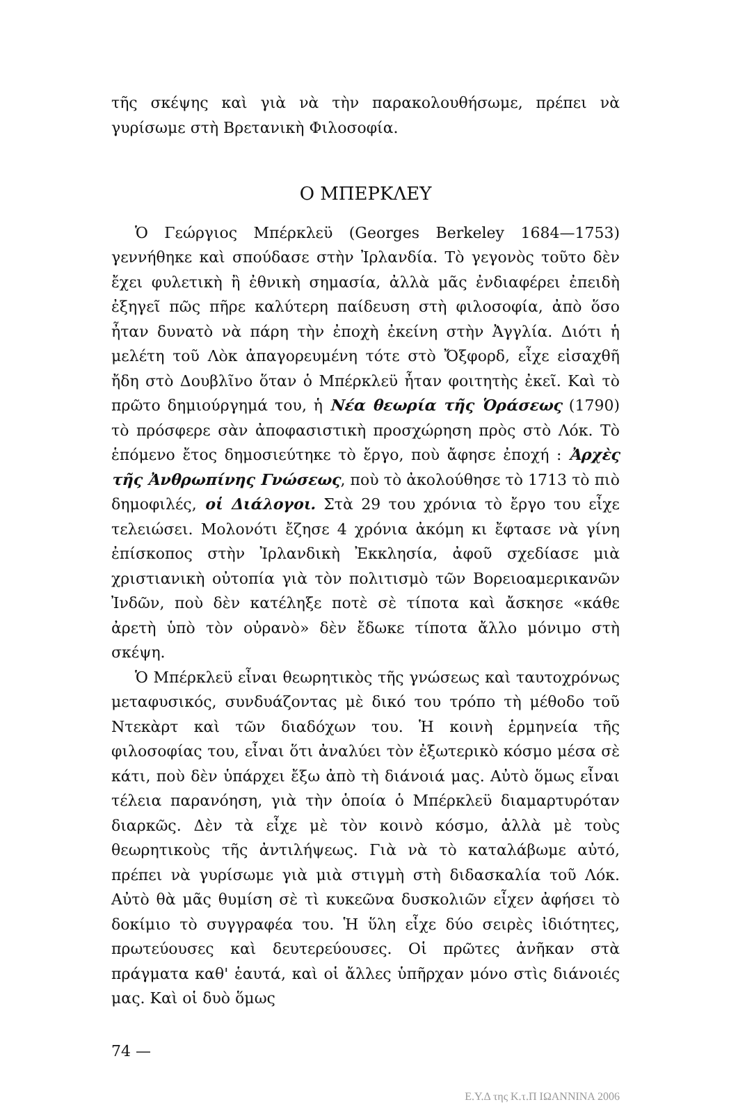τῆς σκέψης καὶ γιὰ νὰ τὴν παρακολουθήσωμε, πρέπει νὰ γυρίσωμε στὴ Βρετανικὴ Φιλοσοφία.
Ο ΜΠΕΡΚΛΕΥ
Ὁ Γεώργιος Μπέρκλεϋ (Georges Berkeley 1684—1753) γεννήθηκε καὶ σπούδασε στὴν Ἰρλανδία. Τὸ γεγονὸς τοῦτο δὲν ἔχει φυλετικὴ ἢ ἐθνικὴ σημασία, ἀλλὰ μᾶς ἐνδιαφέρει ἐπειδὴ ἐξηγεῖ πῶς πῆρε καλύτερη παίδευση στὴ φιλοσοφία, ἀπὸ ὅσο ἦταν δυνατὸ νὰ πάρη τὴν ἐποχὴ ἐκείνη στὴν Ἀγγλία. Διότι ἡ μελέτη τοῦ Λὸκ ἀπαγορευμένη τότε στὸ Ὄξφορδ, εἶχε εἰσαχθῆ ἤδη στὸ Δουβλῖνο ὅταν ὁ Μπέρκλεϋ ἦταν φοιτητὴς ἐκεῖ. Καὶ τὸ πρῶτο δημιούργημά του, ἡ Νέα θεωρία τῆς Ὁράσεως (1790) τὸ πρόσφερε σὰν ἀποφασιστικὴ προσχώρηση πρὸς στὸ Λόκ. Τὸ ἑπόμενο ἔτος δημοσιεύτηκε τὸ ἔργο, ποὺ ἄφησε ἐποχή : Ἀρχὲς τῆς Ἀνθρωπίνης Γνώσεως, ποὺ τὸ ἀκολούθησε τὸ 1713 τὸ πιὸ δημοφιλές, οἱ Διάλογοι. Στὰ 29 του χρόνια τὸ ἔργο του εἶχε τελειώσει. Μολονότι ἔζησε 4 χρόνια ἀκόμη κι ἔφτασε νὰ γίνη ἐπίσκοπος στὴν Ἰρλανδικὴ Ἐκκλησία, ἀφοῦ σχεδίασε μιὰ χριστιανικὴ οὐτοπία γιὰ τὸν πολιτισμὸ τῶν Βορειοαμερικανῶν Ἰνδῶν, ποὺ δὲν κατέληξε ποτὲ σὲ τίποτα καὶ ἄσκησε «κάθε ἀρετὴ ὑπὸ τὸν οὐρανὸ» δὲν ἔδωκε τίποτα ἄλλο μόνιμο στὴ σκέψη.
Ὁ Μπέρκλεϋ εἶναι θεωρητικὸς τῆς γνώσεως καὶ ταυτοχρόνως μεταφυσικός, συνδυάζοντας μὲ δικό του τρόπο τὴ μέθοδο τοῦ Ντεκὰρτ καὶ τῶν διαδόχων του. Ἡ κοινὴ ἑρμηνεία τῆς φιλοσοφίας του, εἶναι ὅτι ἀναλύει τὸν ἐξωτερικὸ κόσμο μέσα σὲ κάτι, ποὺ δὲν ὑπάρχει ἔξω ἀπὸ τὴ διάνοιά μας. Αὐτὸ ὅμως εἶναι τέλεια παρανόηση, γιὰ τὴν ὁποία ὁ Μπέρκλεϋ διαμαρτυρόταν διαρκῶς. Δὲν τὰ εἶχε μὲ τὸν κοινὸ κόσμο, ἀλλὰ μὲ τοὺς θεωρητικοὺς τῆς ἀντιλήψεως. Γιὰ νὰ τὸ καταλάβωμε αὐτό, πρέπει νὰ γυρίσωμε γιὰ μιὰ στιγμὴ στὴ διδασκαλία τοῦ Λόκ. Αὐτὸ θὰ μᾶς θυμίση σὲ τὶ κυκεῶνα δυσκολιῶν εἶχεν ἀφήσει τὸ δοκίμιο τὸ συγγραφέα του. Ἡ ὕλη εἶχε δύο σειρὲς ἰδιότητες, πρωτεύουσες καὶ δευτερεύουσες. Οἱ πρῶτες ἀνῆκαν στὰ πράγματα καθ' ἑαυτά, καὶ οἱ ἄλλες ὑπῆρχαν μόνο στὶς διάνοιές μας. Καὶ οἱ δυὸ ὅμως
74 —
Ε.Υ.Δ της Κ.τ.Π ΙΩΑΝΝΙΝΑ 2006